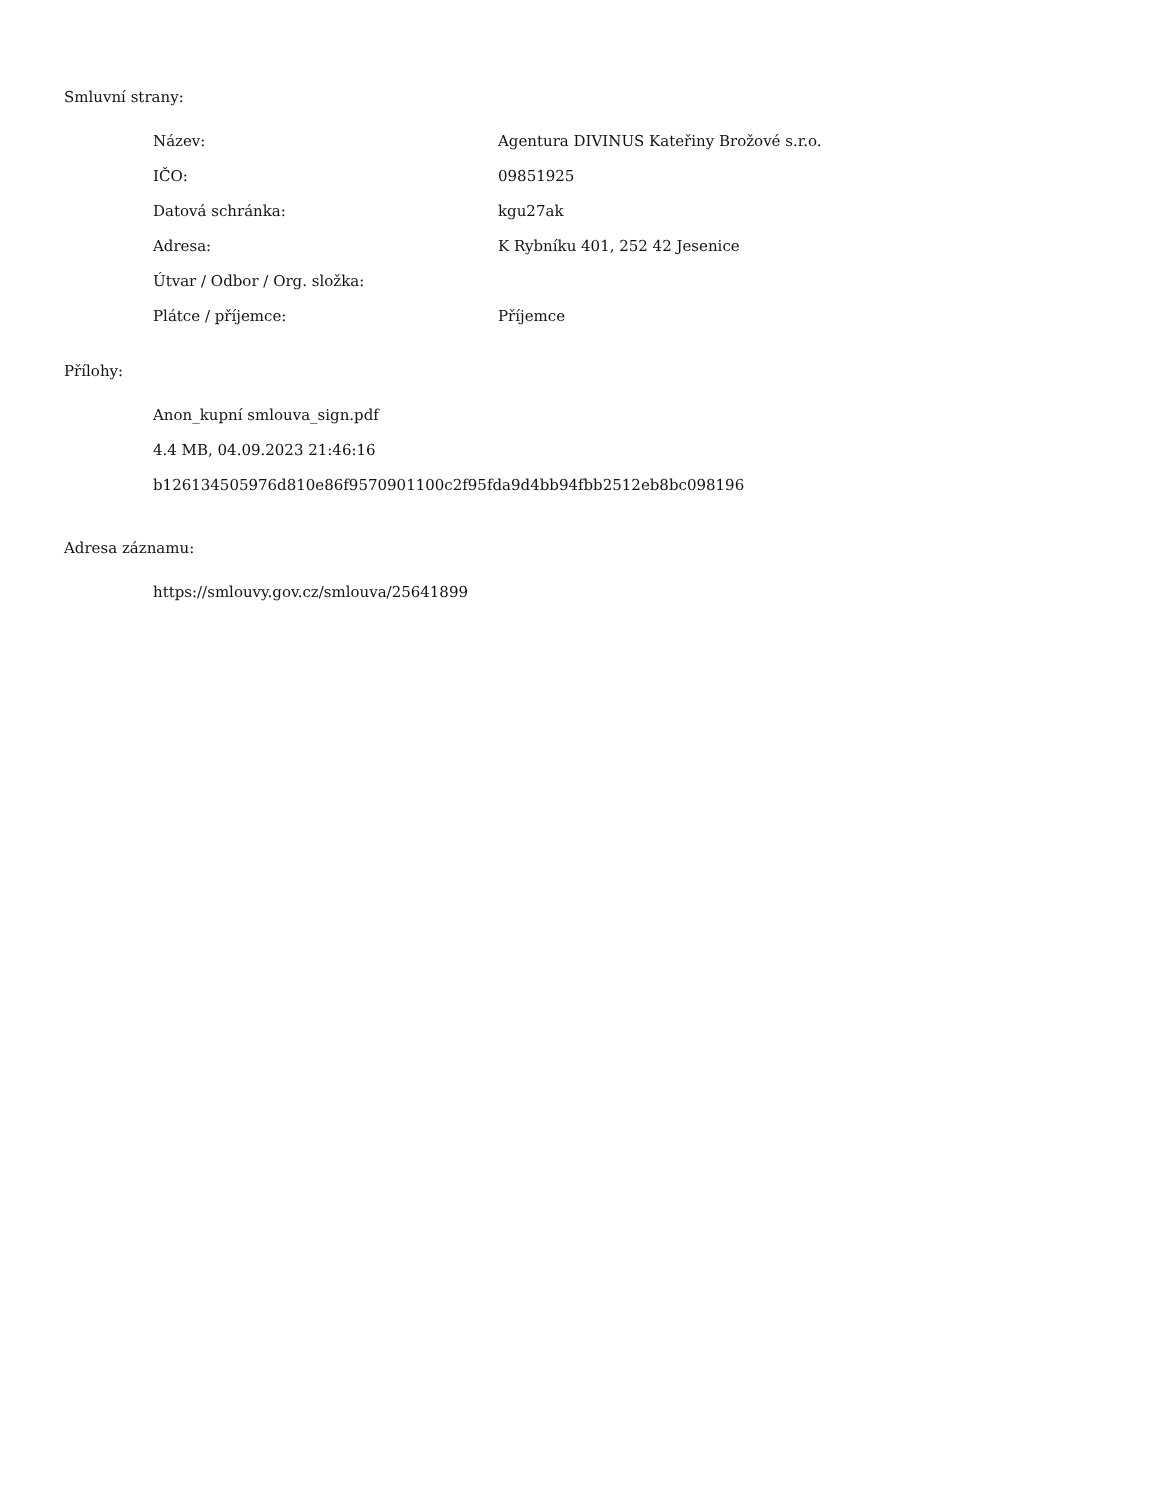Smluvní strany:
| Název: | Agentura DIVINUS Kateřiny Brožové s.r.o. |
| IČO: | 09851925 |
| Datová schránka: | kgu27ak |
| Adresa: | K Rybníku 401, 252 42 Jesenice |
| Útvar / Odbor / Org. složka: | |
| Plátce / příjemce: | Příjemce |
Přílohy:
Anon_kupní smlouva_sign.pdf
4.4 MB, 04.09.2023 21:46:16
b126134505976d810e86f9570901100c2f95fda9d4bb94fbb2512eb8bc098196
Adresa záznamu:
https://smlouvy.gov.cz/smlouva/25641899